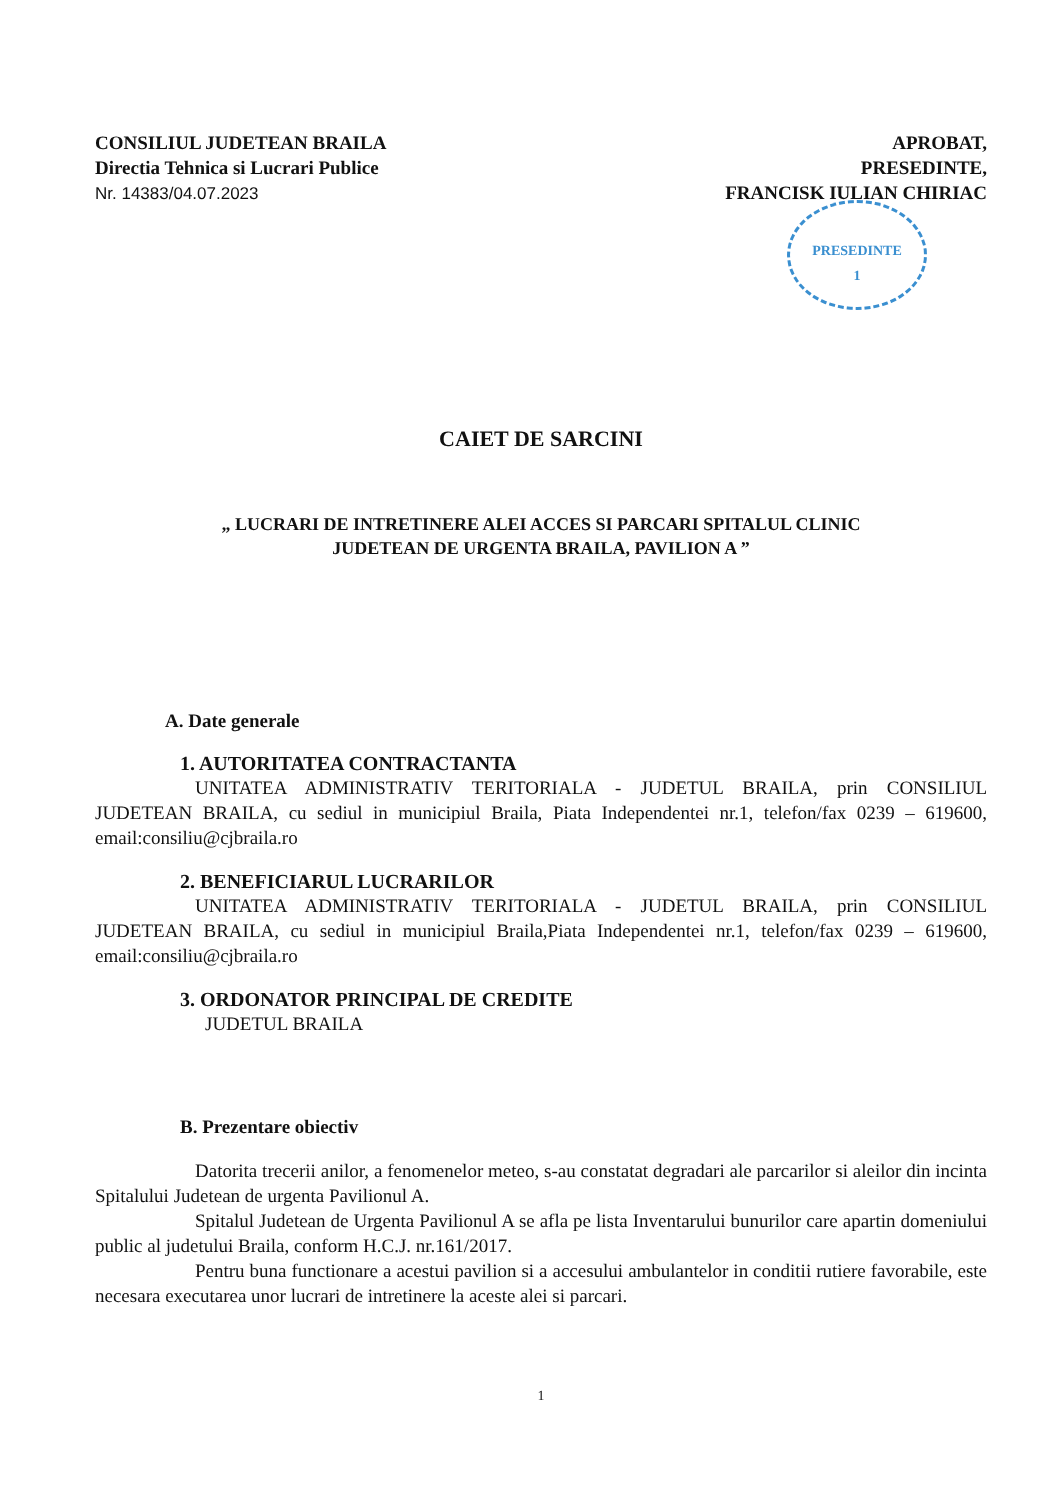CONSILIUL JUDETEAN BRAILA
Directia Tehnica si Lucrari Publice
Nr. 14383/04.07.2023
APROBAT,
PRESEDINTE,
FRANCISK IULIAN CHIRIAC
PRESEDINTE
1
CAIET DE SARCINI
„ LUCRARI DE INTRETINERE ALEI ACCES SI PARCARI SPITALUL CLINIC
JUDETEAN DE URGENTA BRAILA, PAVILION A ”
A. Date generale
1. AUTORITATEA CONTRACTANTA
UNITATEA ADMINISTRATIV TERITORIALA - JUDETUL BRAILA, prin CONSILIUL JUDETEAN BRAILA, cu sediul in municipiul Braila, Piata Independentei nr.1, telefon/fax 0239 – 619600, email:consiliu@cjbraila.ro
2. BENEFICIARUL LUCRARILOR
UNITATEA ADMINISTRATIV TERITORIALA - JUDETUL BRAILA, prin CONSILIUL JUDETEAN BRAILA, cu sediul in municipiul Braila,Piata Independentei nr.1, telefon/fax 0239 – 619600, email:consiliu@cjbraila.ro
3. ORDONATOR PRINCIPAL DE CREDITE
JUDETUL BRAILA
B. Prezentare obiectiv
Datorita trecerii anilor, a fenomenelor meteo, s-au constatat degradari ale parcarilor si aleilor din incinta Spitalului Judetean de urgenta Pavilionul A.
Spitalul Judetean de Urgenta Pavilionul A se afla pe lista Inventarului bunurilor care apartin domeniului public al judetului Braila, conform H.C.J. nr.161/2017.
Pentru buna functionare a acestui pavilion si a accesului ambulantelor in conditii rutiere favorabile, este necesara executarea unor lucrari de intretinere la aceste alei si parcari.
1